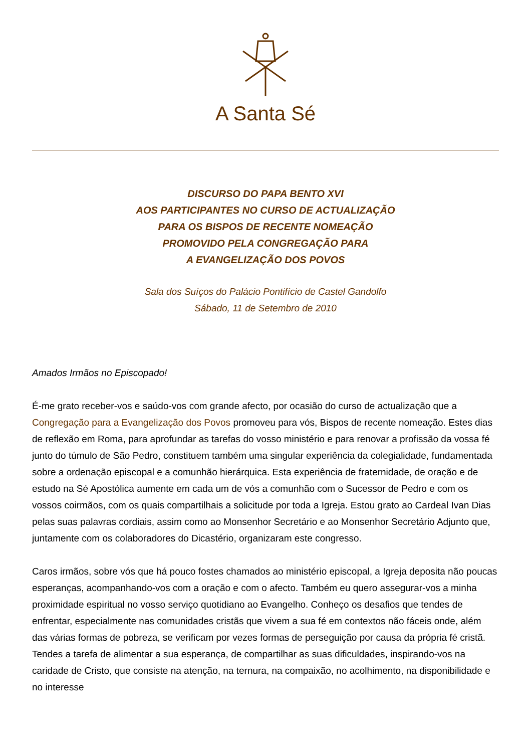A Santa Sé
DISCURSO DO PAPA BENTO XVI
AOS PARTICIPANTES NO CURSO DE ACTUALIZAÇÃO
PARA OS BISPOS DE RECENTE NOMEAÇÃO
PROMOVIDO PELA CONGREGAÇÃO PARA
A EVANGELIZAÇÃO DOS POVOS
Sala dos Suíços do Palácio Pontifício de Castel Gandolfo
Sábado, 11 de Setembro de 2010
Amados Irmãos no Episcopado!
É-me grato receber-vos e saúdo-vos com grande afecto, por ocasião do curso de actualização que a Congregação para a Evangelização dos Povos promoveu para vós, Bispos de recente nomeação. Estes dias de reflexão em Roma, para aprofundar as tarefas do vosso ministério e para renovar a profissão da vossa fé junto do túmulo de São Pedro, constituem também uma singular experiência da colegialidade, fundamentada sobre a ordenação episcopal e a comunhão hierárquica. Esta experiência de fraternidade, de oração e de estudo na Sé Apostólica aumente em cada um de vós a comunhão com o Sucessor de Pedro e com os vossos coirmãos, com os quais compartilhais a solicitude por toda a Igreja. Estou grato ao Cardeal Ivan Dias pelas suas palavras cordiais, assim como ao Monsenhor Secretário e ao Monsenhor Secretário Adjunto que, juntamente com os colaboradores do Dicastério, organizaram este congresso.
Caros irmãos, sobre vós que há pouco fostes chamados ao ministério episcopal, a Igreja deposita não poucas esperanças, acompanhando-vos com a oração e com o afecto. Também eu quero assegurar-vos a minha proximidade espiritual no vosso serviço quotidiano ao Evangelho. Conheço os desafios que tendes de enfrentar, especialmente nas comunidades cristãs que vivem a sua fé em contextos não fáceis onde, além das várias formas de pobreza, se verificam por vezes formas de perseguição por causa da própria fé cristã. Tendes a tarefa de alimentar a sua esperança, de compartilhar as suas dificuldades, inspirando-vos na caridade de Cristo, que consiste na atenção, na ternura, na compaixão, no acolhimento, na disponibilidade e no interesse